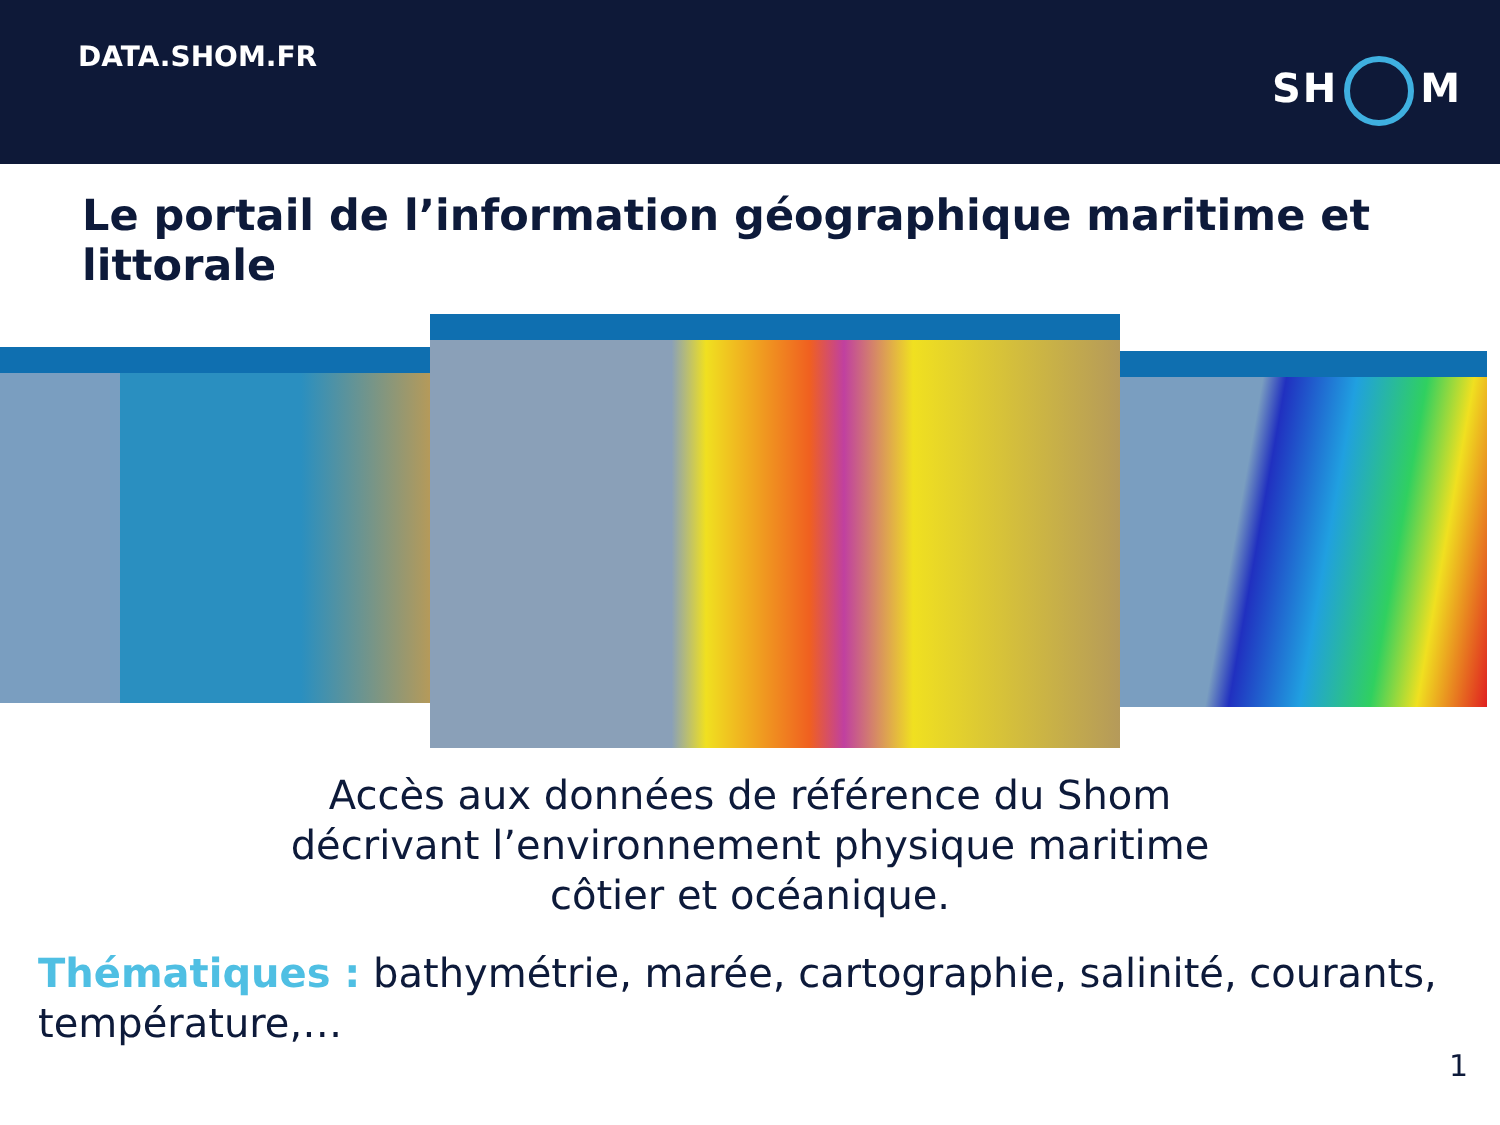DATA.SHOM.FR
SH M
Le portail de l’information géographique maritime et littorale
Accès aux données de référence du Shom
décrivant l’environnement physique maritime
côtier et océanique.
Thématiques : bathymétrie, marée, cartographie, salinité, courants, température,…
1